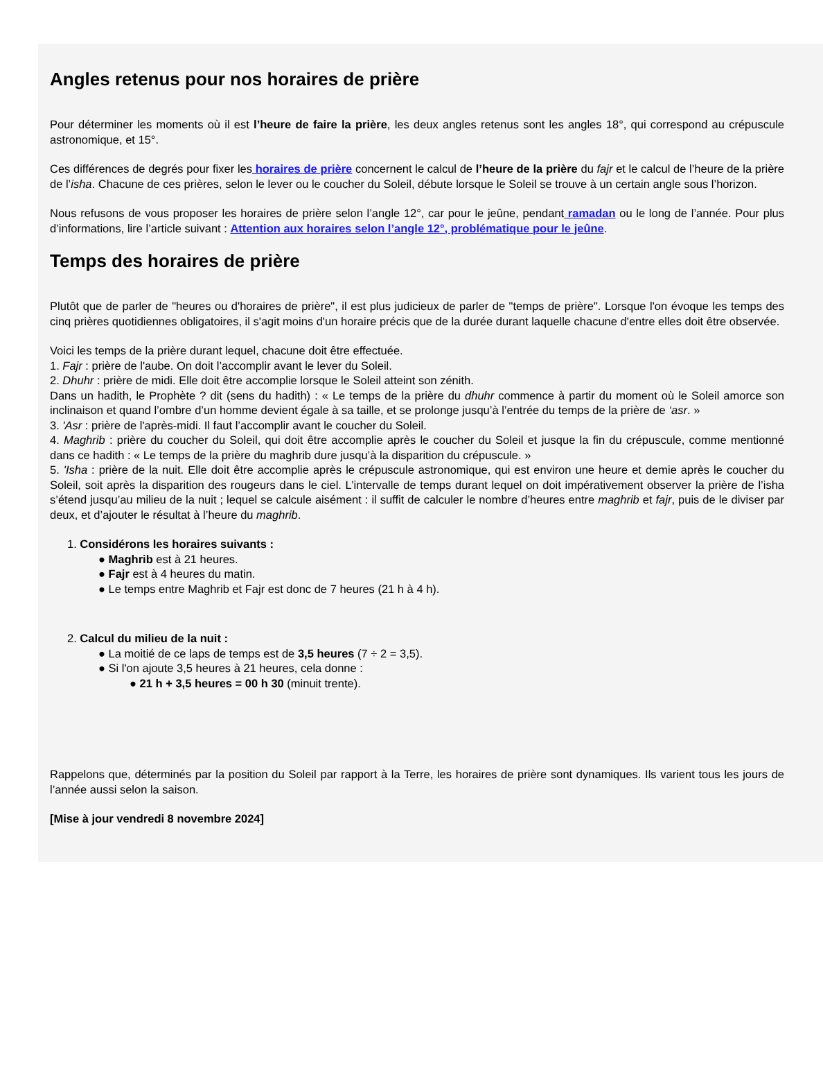Angles retenus pour nos horaires de prière
Pour déterminer les moments où il est l’heure de faire la prière, les deux angles retenus sont les angles 18°, qui correspond au crépuscule astronomique, et 15°.
Ces différences de degrés pour fixer les horaires de prière concernent le calcul de l’heure de la prière du fajr et le calcul de l’heure de la prière de l’isha. Chacune de ces prières, selon le lever ou le coucher du Soleil, débute lorsque le Soleil se trouve à un certain angle sous l’horizon.
Nous refusons de vous proposer les horaires de prière selon l’angle 12°, car pour le jeûne, pendant ramadan ou le long de l’année. Pour plus d’informations, lire l’article suivant : Attention aux horaires selon l’angle 12°, problématique pour le jeûne.
Temps des horaires de prière
Plutôt que de parler de "heures ou d'horaires de prière", il est plus judicieux de parler de "temps de prière". Lorsque l'on évoque les temps des cinq prières quotidiennes obligatoires, il s'agit moins d'un horaire précis que de la durée durant laquelle chacune d'entre elles doit être observée.
Voici les temps de la prière durant lequel, chacune doit être effectuée.
1. Fajr : prière de l'aube. On doit l’accomplir avant le lever du Soleil.
2. Dhuhr : prière de midi. Elle doit être accomplie lorsque le Soleil atteint son zénith.
Dans un hadith, le Prophète ? dit (sens du hadith) : « Le temps de la prière du dhuhr commence à partir du moment où le Soleil amorce son inclinaison et quand l’ombre d’un homme devient égale à sa taille, et se prolonge jusqu’à l’entrée du temps de la prière de ‘asr. »
3. 'Asr : prière de l'après-midi. Il faut l’accomplir avant le coucher du Soleil.
4. Maghrib : prière du coucher du Soleil, qui doit être accomplie après le coucher du Soleil et jusque la fin du crépuscule, comme mentionné dans ce hadith : « Le temps de la prière du maghrib dure jusqu’à la disparition du crépuscule. »
5. 'Isha : prière de la nuit. Elle doit être accomplie après le crépuscule astronomique, qui est environ une heure et demie après le coucher du Soleil, soit après la disparition des rougeurs dans le ciel. L’intervalle de temps durant lequel on doit impérativement observer la prière de l’isha s’étend jusqu’au milieu de la nuit ; lequel se calcule aisément : il suffit de calculer le nombre d’heures entre maghrib et fajr, puis de le diviser par deux, et d’ajouter le résultat à l’heure du maghrib.
1. Considérons les horaires suivants :
● Maghrib est à 21 heures.
● Fajr est à 4 heures du matin.
● Le temps entre Maghrib et Fajr est donc de 7 heures (21 h à 4 h).
2. Calcul du milieu de la nuit :
● La moitié de ce laps de temps est de 3,5 heures (7 ÷ 2 = 3,5).
● Si l'on ajoute 3,5 heures à 21 heures, cela donne :
● 21 h + 3,5 heures = 00 h 30 (minuit trente).
Rappelons que, déterminés par la position du Soleil par rapport à la Terre, les horaires de prière sont dynamiques. Ils varient tous les jours de l’année aussi selon la saison.
[Mise à jour vendredi 8 novembre 2024]